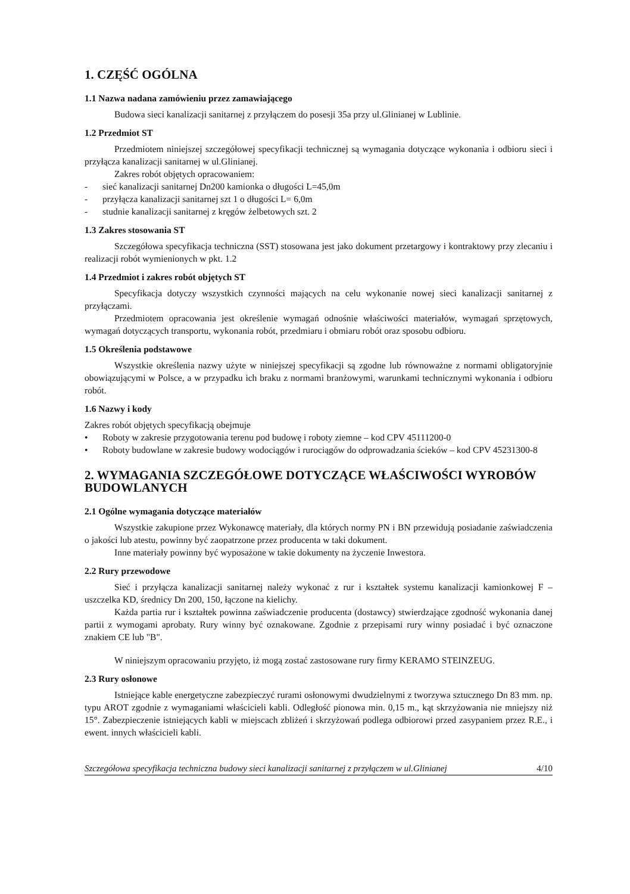1. CZĘŚĆ OGÓLNA
1.1 Nazwa nadana zamówieniu przez zamawiającego
Budowa sieci kanalizacji sanitarnej z przyłączem do posesji 35a przy ul.Glinianej w Lublinie.
1.2 Przedmiot ST
Przedmiotem niniejszej szczegółowej specyfikacji technicznej są wymagania dotyczące wykonania i odbioru sieci i przyłącza kanalizacji sanitarnej w ul.Glinianej.
Zakres robót objętych opracowaniem:
- sieć kanalizacji sanitarnej Dn200 kamionka o długości L=45,0m
- przyłącza kanalizacji sanitarnej szt 1 o długości L= 6,0m
- studnie kanalizacji sanitarnej z kręgów żelbetowych szt. 2
1.3 Zakres stosowania ST
Szczegółowa specyfikacja techniczna (SST) stosowana jest jako dokument przetargowy i kontraktowy przy zlecaniu i realizacji robót wymienionych w pkt. 1.2
1.4 Przedmiot i zakres robót objętych ST
Specyfikacja dotyczy wszystkich czynności mających na celu wykonanie nowej sieci kanalizacji sanitarnej z przyłączami.
Przedmiotem opracowania jest określenie wymagań odnośnie właściwości materiałów, wymagań sprzętowych, wymagań dotyczących transportu, wykonania robót, przedmiaru i obmiaru robót oraz sposobu odbioru.
1.5 Określenia podstawowe
Wszystkie określenia nazwy użyte w niniejszej specyfikacji są zgodne lub równoważne z normami obligatoryjnie obowiązującymi w Polsce, a w przypadku ich braku z normami branżowymi, warunkami technicznymi wykonania i odbioru robót.
1.6 Nazwy i kody
Zakres robót objętych specyfikacją obejmuje
• Roboty w zakresie przygotowania terenu pod budowę i roboty ziemne – kod CPV 45111200-0
• Roboty budowlane w zakresie budowy wodociągów i rurociągów do odprowadzania ścieków – kod CPV 45231300-8
2. WYMAGANIA SZCZEGÓŁOWE DOTYCZĄCE WŁAŚCIWOŚCI WYROBÓW BUDOWLANYCH
2.1 Ogólne wymagania dotyczące materiałów
Wszystkie zakupione przez Wykonawcę materiały, dla których normy PN i BN przewidują posiadanie zaświadczenia o jakości lub atestu, powinny być zaopatrzone przez producenta w taki dokument.
Inne materiały powinny być wyposażone w takie dokumenty na życzenie Inwestora.
2.2 Rury przewodowe
Sieć i przyłącza kanalizacji sanitarnej należy wykonać z rur i kształtek systemu kanalizacji kamionkowej F – uszczelka KD, średnicy Dn 200, 150, łączone na kielichy.
Każda partia rur i kształtek powinna zaświadczenie producenta (dostawcy) stwierdzające zgodność wykonania danej partii z wymogami aprobaty. Rury winny być oznakowane. Zgodnie z przepisami rury winny posiadać i być oznaczone znakiem CE lub "B".
W niniejszym opracowaniu przyjęto, iż mogą zostać zastosowane rury firmy KERAMO STEINZEUG.
2.3 Rury osłonowe
Istniejące kable energetyczne zabezpieczyć rurami osłonowymi dwudzielnymi z tworzywa sztucznego Dn 83 mm. np. typu AROT zgodnie z wymaganiami właścicieli kabli. Odległość pionowa min. 0,15 m., kąt skrzyżowania nie mniejszy niż 15°. Zabezpieczenie istniejących kabli w miejscach zbliżeń i skrzyżowań podlega odbiorowi przed zasypaniem przez R.E., i ewent. innych właścicieli kabli.
Szczegółowa specyfikacja techniczna budowy sieci kanalizacji sanitarnej z przyłączem w ul.Glinianej 4/10